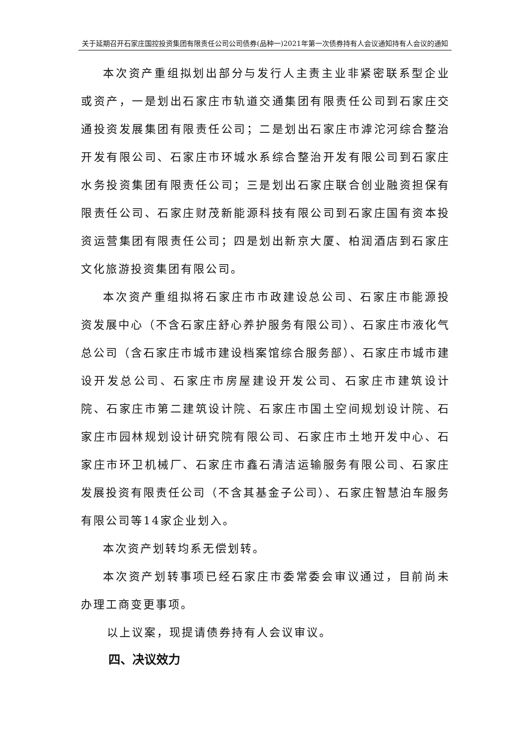关于延期召开石家庄国控投资集团有限责任公司公司债券(品种一)2021年第一次债券持有人会议通知持有人会议的通知
本次资产重组拟划出部分与发行人主责主业非紧密联系型企业或资产，一是划出石家庄市轨道交通集团有限责任公司到石家庄交通投资发展集团有限责任公司；二是划出石家庄市滹沱河综合整治开发有限公司、石家庄市环城水系综合整治开发有限公司到石家庄水务投资集团有限责任公司；三是划出石家庄联合创业融资担保有限责任公司、石家庄财茂新能源科技有限公司到石家庄国有资本投资运营集团有限责任公司；四是划出新京大厦、柏润酒店到石家庄文化旅游投资集团有限公司。
本次资产重组拟将石家庄市市政建设总公司、石家庄市能源投资发展中心（不含石家庄舒心养护服务有限公司）、石家庄市液化气总公司（含石家庄市城市建设档案馆综合服务部）、石家庄市城市建设开发总公司、石家庄市房屋建设开发公司、石家庄市建筑设计院、石家庄市第二建筑设计院、石家庄市国土空间规划设计院、石家庄市园林规划设计研究院有限公司、石家庄市土地开发中心、石家庄市环卫机械厂、石家庄市鑫石清洁运输服务有限公司、石家庄发展投资有限责任公司（不含其基金子公司）、石家庄智慧泊车服务有限公司等14家企业划入。
本次资产划转均系无偿划转。
本次资产划转事项已经石家庄市委常委会审议通过，目前尚未办理工商变更事项。
以上议案，现提请债券持有人会议审议。
四、决议效力